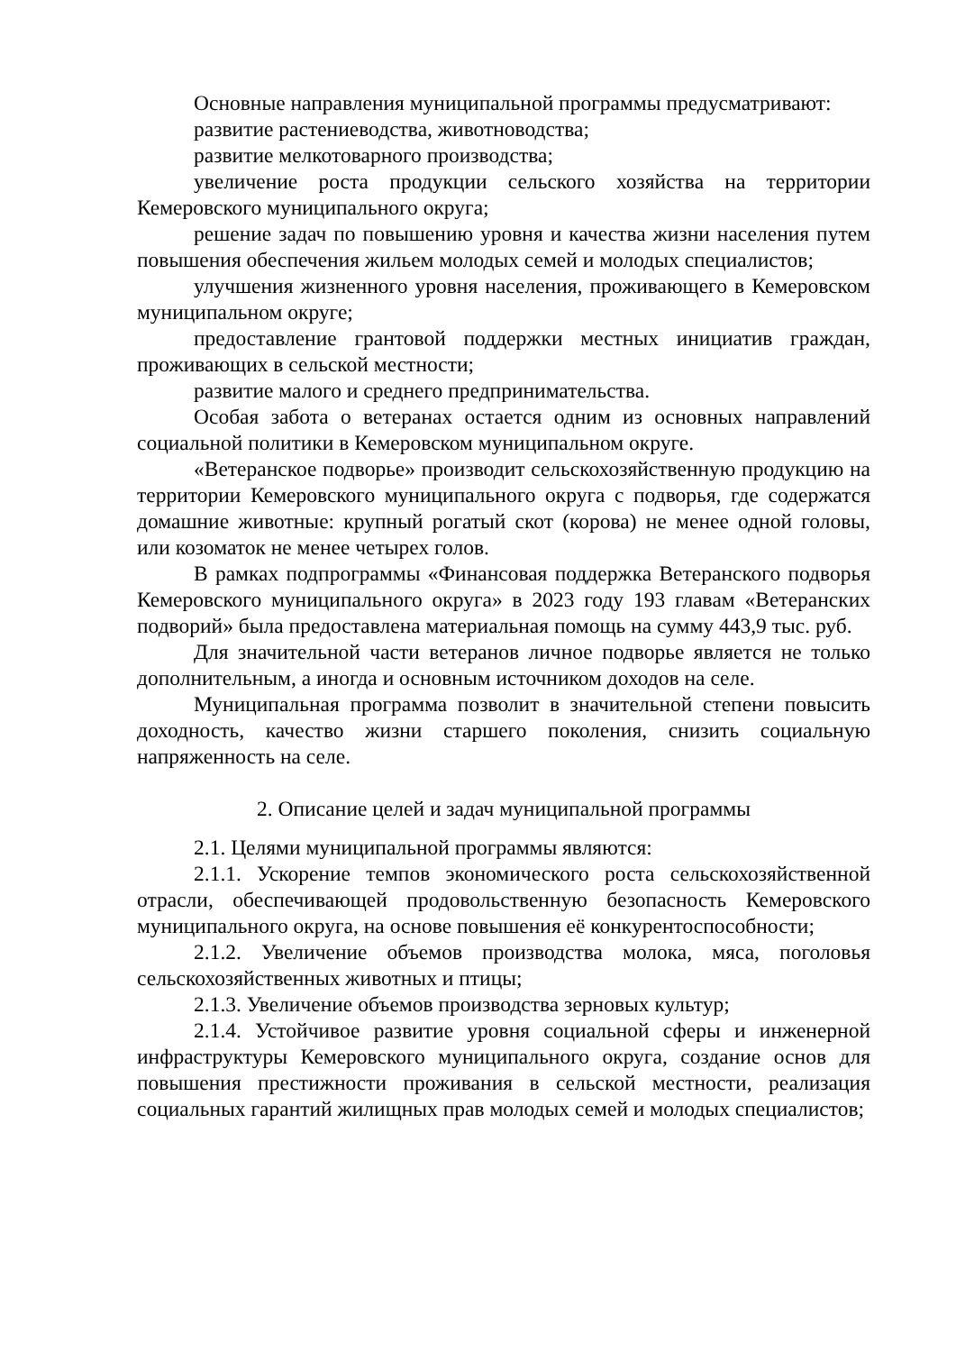Основные направления муниципальной программы предусматривают:
развитие растениеводства, животноводства;
развитие мелкотоварного производства;
увеличение роста продукции сельского хозяйства на территории Кемеровского муниципального округа;
решение задач по повышению уровня и качества жизни населения путем повышения обеспечения жильем молодых семей и молодых специалистов;
улучшения жизненного уровня населения, проживающего в Кемеровском муниципальном округе;
предоставление грантовой поддержки местных инициатив граждан, проживающих в сельской местности;
развитие малого и среднего предпринимательства.
Особая забота о ветеранах остается одним из основных направлений социальной политики в Кемеровском муниципальном округе.
«Ветеранское подворье» производит сельскохозяйственную продукцию на территории Кемеровского муниципального округа с подворья, где содержатся домашние животные: крупный рогатый скот (корова) не менее одной головы, или козоматок не менее четырех голов.
В рамках подпрограммы «Финансовая поддержка Ветеранского подворья Кемеровского муниципального округа» в 2023 году 193 главам «Ветеранских подворий» была предоставлена материальная помощь на сумму 443,9 тыс. руб.
Для значительной части ветеранов личное подворье является не только дополнительным, а иногда и основным источником доходов на селе.
Муниципальная программа позволит в значительной степени повысить доходность, качество жизни старшего поколения, снизить социальную напряженность на селе.
2. Описание целей и задач муниципальной программы
2.1. Целями муниципальной программы являются:
2.1.1. Ускорение темпов экономического роста сельскохозяйственной отрасли, обеспечивающей продовольственную безопасность Кемеровского муниципального округа, на основе повышения её конкурентоспособности;
2.1.2. Увеличение объемов производства молока, мяса, поголовья сельскохозяйственных животных и птицы;
2.1.3. Увеличение объемов производства зерновых культур;
2.1.4. Устойчивое развитие уровня социальной сферы и инженерной инфраструктуры Кемеровского муниципального округа, создание основ для повышения престижности проживания в сельской местности, реализация социальных гарантий жилищных прав молодых семей и молодых специалистов;